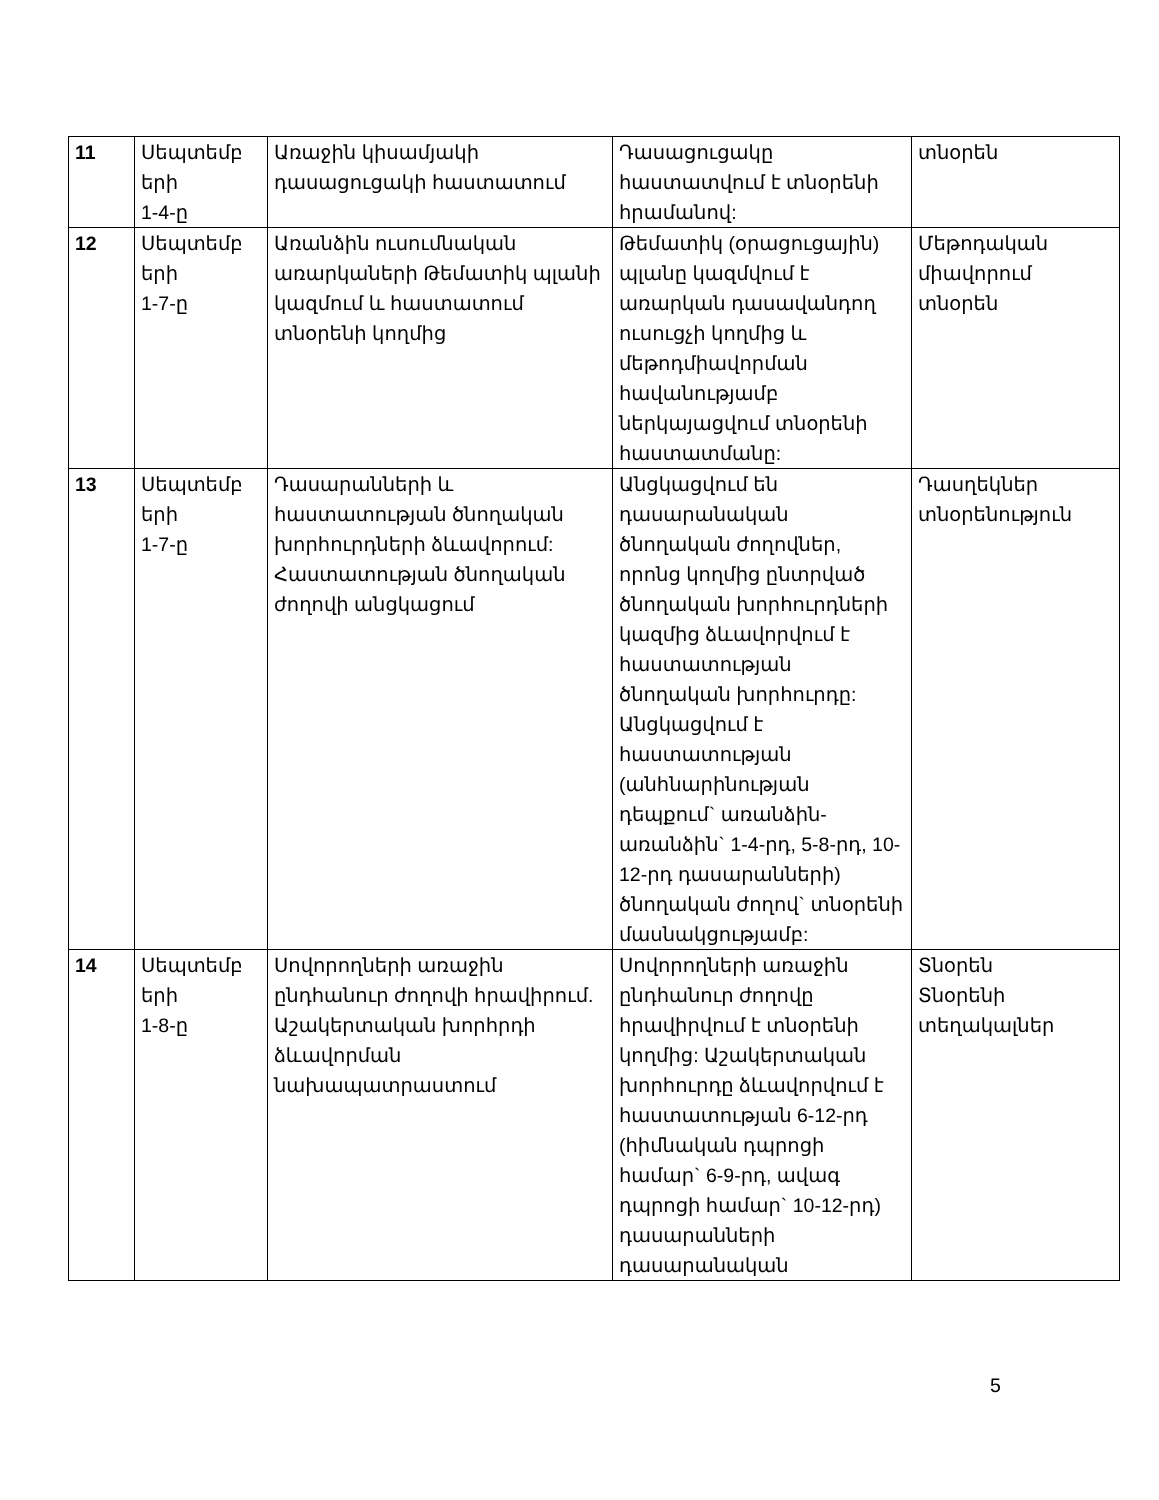| 11 | Սեպտեմբ երի 1-4-ը | Առաջին կիսամյակի դասացուցակի հաստատում | Դասացուցակը հաստատվում է տնօրենի հրամանով: | տնօրեն |
| 12 | Սեպտեմբ երի 1-7-ը | Առանձին ուսումնական առարկաների Թեմատիկ պլանի կազմում և հաստատում տնօրենի կողմից | Թեմատիկ (օրացուցային) պլանը կազմվում է առարկան դասավանդող ուսուցչի կողմից և մեթոդմիավորման հավանությամբ ներկայացվում տնօրենի հաստատմանը: | Մեթոդական միավորում տնօրեն |
| 13 | Սեպտեմբ երի 1-7-ը | Դասարանների և հաստատության ծնողական խորհուրդների ձևավորում: Հաստատության ծնողական ժողովի անցկացում | Անցկացվում են դասարանական ծնողական ժողովներ, որոնց կողմից ընտրված ծնողական խորհուրդների կազմից ձևավորվում է հաստատության ծնողական խորհուրդը: Անցկացվում է հաստատության (անհնարինության դեպքում` առանձին-առանձին` 1-4-րդ, 5-8-րդ, 10-12-րդ դասարանների) ծնողական ժողով` տնօրենի մասնակցությամբ: | Դասղեկներ տնօրենություն |
| 14 | Սեպտեմբ երի 1-8-ը | Սովորողների առաջին ընդհանուր ժողովի հրավիրում. Աշակերտական խորհրդի ձևավորման նախապատրաստում | Սովորողների առաջին ընդհանուր ժողովը հրավիրվում է տնօրենի կողմից: Աշակերտական խորհուրդը ձևավորվում է հաստատության 6-12-րդ (հիմնական դպրոցի համար` 6-9-րդ, ավագ դպրոցի համար` 10-12-րդ) դասարանների դասարանական | Տնօրեն Տնօրենի տեղակալներ |
5